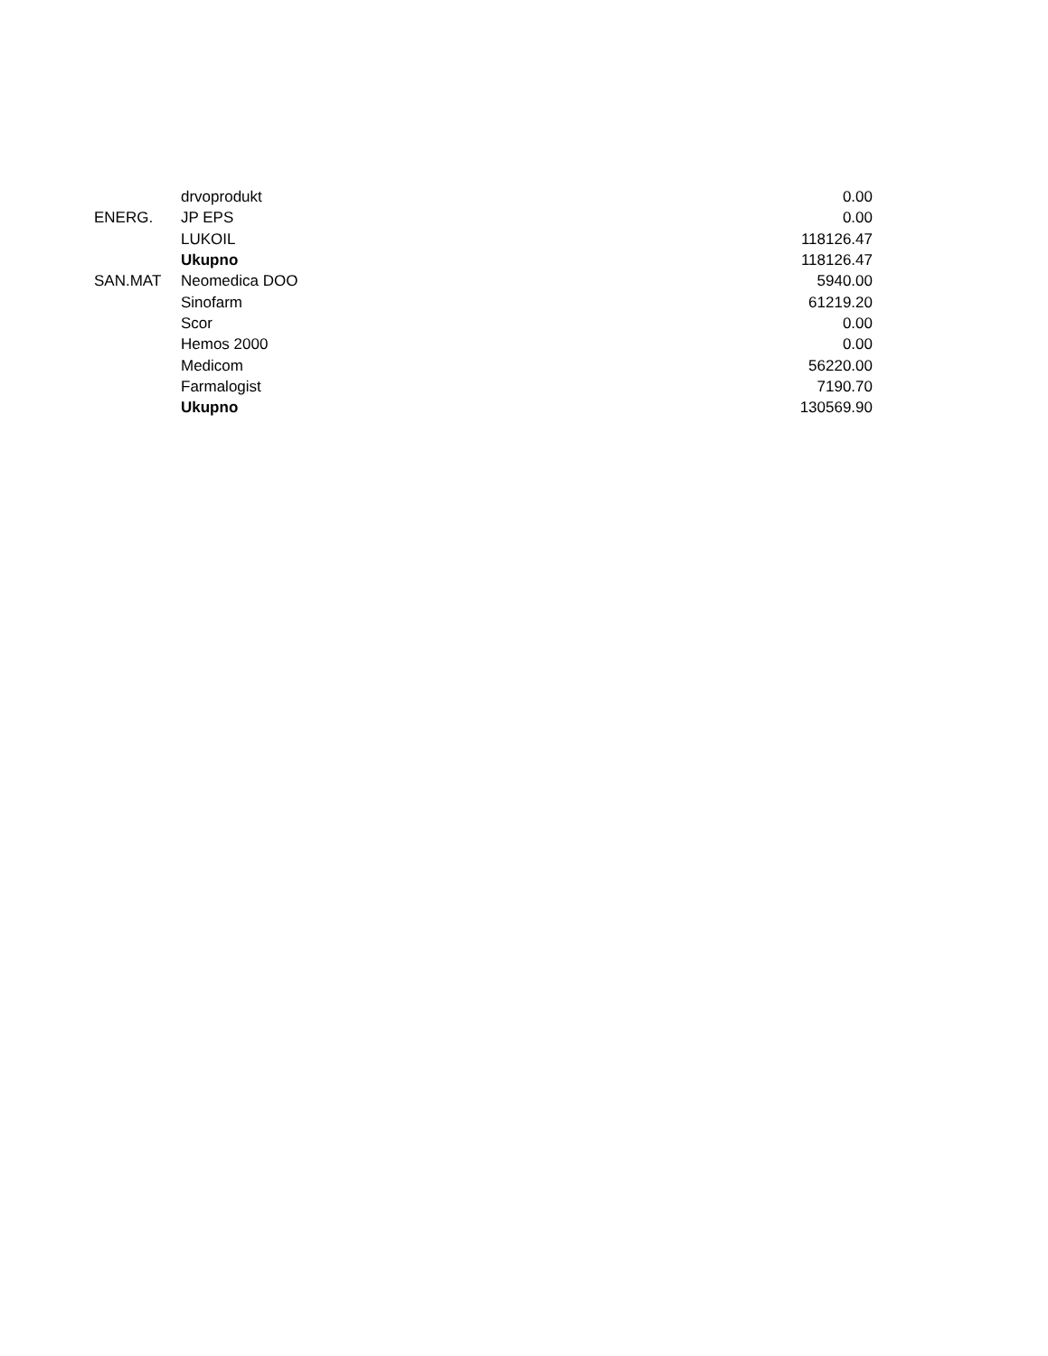| | drvoprodukt | 0.00 |
| ENERG. | JP EPS | 0.00 |
| | LUKOIL | 118126.47 |
| | Ukupno | 118126.47 |
| SAN.MAT | Neomedica DOO | 5940.00 |
| | Sinofarm | 61219.20 |
| | Scor | 0.00 |
| | Hemos 2000 | 0.00 |
| | Medicom | 56220.00 |
| | Farmalogist | 7190.70 |
| | Ukupno | 130569.90 |